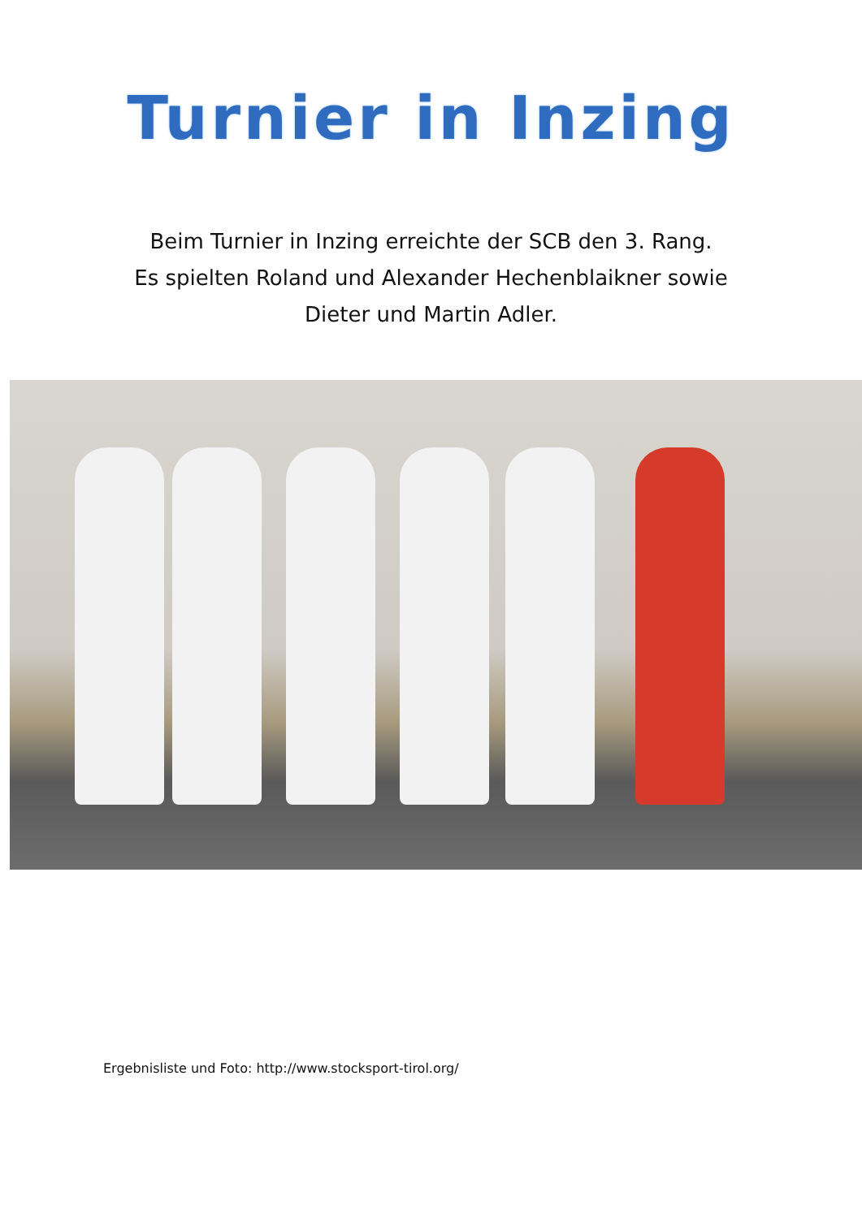Turnier in Inzing
Beim Turnier in Inzing erreichte der SCB den 3. Rang.
Es spielten Roland und Alexander Hechenblaikner sowie
Dieter und Martin Adler.
Ergebnisliste und Foto: http://www.stocksport-tirol.org/